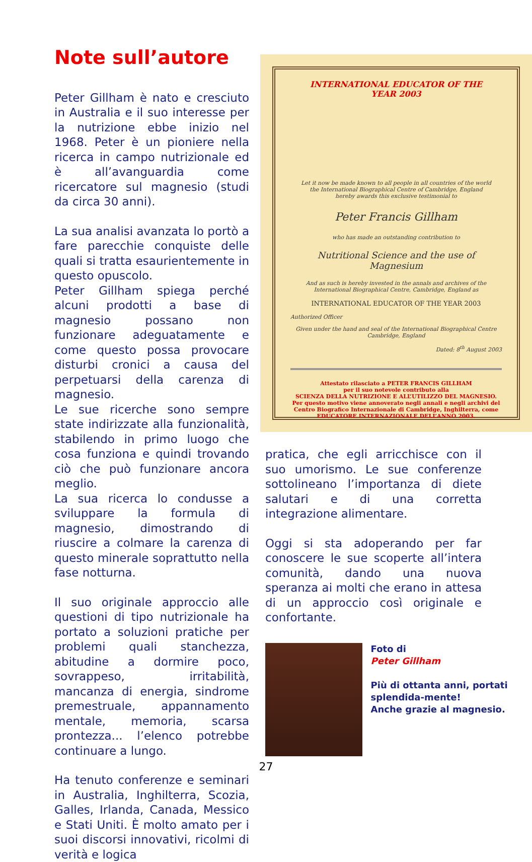Note sull’autore
Peter Gillham è nato e cresciuto in Australia e il suo interesse per la nutrizione ebbe inizio nel 1968. Peter è un pioniere nella ricerca in campo nutrizionale ed è all’avanguardia come ricercatore sul magnesio (studi da circa 30 anni).
La sua analisi avanzata lo portò a fare parecchie conquiste delle quali si tratta esaurientemente in questo opuscolo.
Peter Gillham spiega perché alcuni prodotti a base di magnesio possano non funzionare adeguatamente e come questo possa provocare disturbi cronici a causa del perpetuarsi della carenza di magnesio.
Le sue ricerche sono sempre state indirizzate alla funzionalità, stabilendo in primo luogo che cosa funziona e quindi trovando ciò che può funzionare ancora meglio.
La sua ricerca lo condusse a sviluppare la formula di magnesio, dimostrando di riuscire a colmare la carenza di questo minerale soprattutto nella fase notturna.
Il suo originale approccio alle questioni di tipo nutrizionale ha portato a soluzioni pratiche per problemi quali stanchezza, abitudine a dormire poco, sovrappeso, irritabilità, mancanza di energia, sindrome premestruale, appannamento mentale, memoria, scarsa prontezza... l’elenco potrebbe continuare a lungo.
Ha tenuto conferenze e seminari in Australia, Inghilterra, Scozia, Galles, Irlanda, Canada, Messico e Stati Uniti. È molto amato per i suoi discorsi innovativi, ricolmi di verità e logica
INTERNATIONAL EDUCATOR OF THE
YEAR 2003
Let it now be made known to all people in all countries of the world
the International Biographical Centre of Cambridge, England
hereby awards this exclusive testimonial to
Peter Francis Gillham
who has made an outstanding contribution to
Nutritional Science and the use of Magnesium
And as such is hereby invested in the annals and archives of the
International Biographical Centre, Cambridge, England as
INTERNATIONAL EDUCATOR OF THE YEAR 2003
Authorized Officer
Given under the hand and seal of the International Biographical Centre Cambridge, England
Dated: 8<sup>th</sup> August 2003
Attestato rilasciato a PETER FRANCIS GILLHAM
per il suo notevole contributo alla
SCIENZA DELLA NUTRIZIONE E ALL’UTILIZZO DEL MAGNESIO.
Per questo motivo viene annoverato negli annali e negli archivi del
Centro Biografico Internazionale di Cambridge, Inghilterra, come
EDUCATORE INTERNAZIONALE DELL’ANNO 2003.
pratica, che egli arricchisce con il suo umorismo. Le sue conferenze sottolineano l’importanza di diete salutari e di una corretta integrazione alimentare.
Oggi si sta adoperando per far conoscere le sue scoperte all’intera comunità, dando una nuova speranza ai molti che erano in attesa di un approccio così originale e confortante.
Foto di
Peter Gillham
Più di ottanta anni, portati splendida-mente!
Anche grazie al magnesio.
27